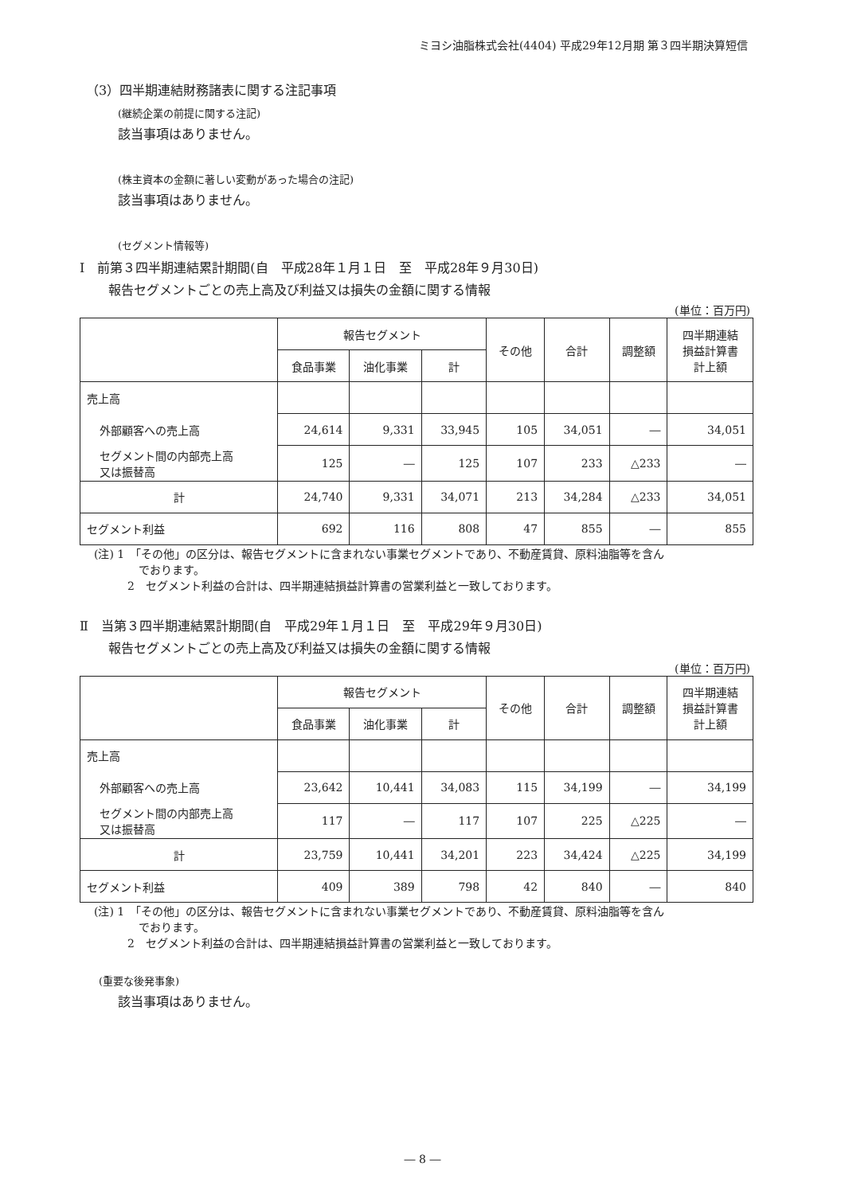ミヨシ油脂株式会社(4404) 平成29年12月期 第３四半期決算短信
（3）四半期連結財務諸表に関する注記事項
(継続企業の前提に関する注記)
該当事項はありません。
(株主資本の金額に著しい変動があった場合の注記)
該当事項はありません。
(セグメント情報等)
Ⅰ　前第３四半期連結累計期間(自　平成28年１月１日　至　平成28年９月30日)
報告セグメントごとの売上高及び利益又は損失の金額に関する情報
(単位：百万円)
| | 報告セグメント | | | その他 | 合計 | 調整額 | 四半期連結 損益計算書 計上額 |
| --- | --- | --- | --- | --- | --- | --- | --- |
| | 食品事業 | 油化事業 | 計 | | | | |
| 売上高 | | | | | | | |
| 外部顧客への売上高 | 24,614 | 9,331 | 33,945 | 105 | 34,051 | ― | 34,051 |
| セグメント間の内部売上高 又は振替高 | 125 | ― | 125 | 107 | 233 | △233 | ― |
| 計 | 24,740 | 9,331 | 34,071 | 213 | 34,284 | △233 | 34,051 |
| セグメント利益 | 692 | 116 | 808 | 47 | 855 | ― | 855 |
(注) 1　「その他」の区分は、報告セグメントに含まれない事業セグメントであり、不動産賃貸、原料油脂等を含ん
　　　　でおります。
　　　2　セグメント利益の合計は、四半期連結損益計算書の営業利益と一致しております。
Ⅱ　当第３四半期連結累計期間(自　平成29年１月１日　至　平成29年９月30日)
報告セグメントごとの売上高及び利益又は損失の金額に関する情報
(単位：百万円)
| | 報告セグメント | | | その他 | 合計 | 調整額 | 四半期連結 損益計算書 計上額 |
| --- | --- | --- | --- | --- | --- | --- | --- |
| | 食品事業 | 油化事業 | 計 | | | | |
| 売上高 | | | | | | | |
| 外部顧客への売上高 | 23,642 | 10,441 | 34,083 | 115 | 34,199 | ― | 34,199 |
| セグメント間の内部売上高 又は振替高 | 117 | ― | 117 | 107 | 225 | △225 | ― |
| 計 | 23,759 | 10,441 | 34,201 | 223 | 34,424 | △225 | 34,199 |
| セグメント利益 | 409 | 389 | 798 | 42 | 840 | ― | 840 |
(注) 1　「その他」の区分は、報告セグメントに含まれない事業セグメントであり、不動産賃貸、原料油脂等を含ん
　　　　でおります。
　　　2　セグメント利益の合計は、四半期連結損益計算書の営業利益と一致しております。
(重要な後発事象)
該当事項はありません。
― 8 ―